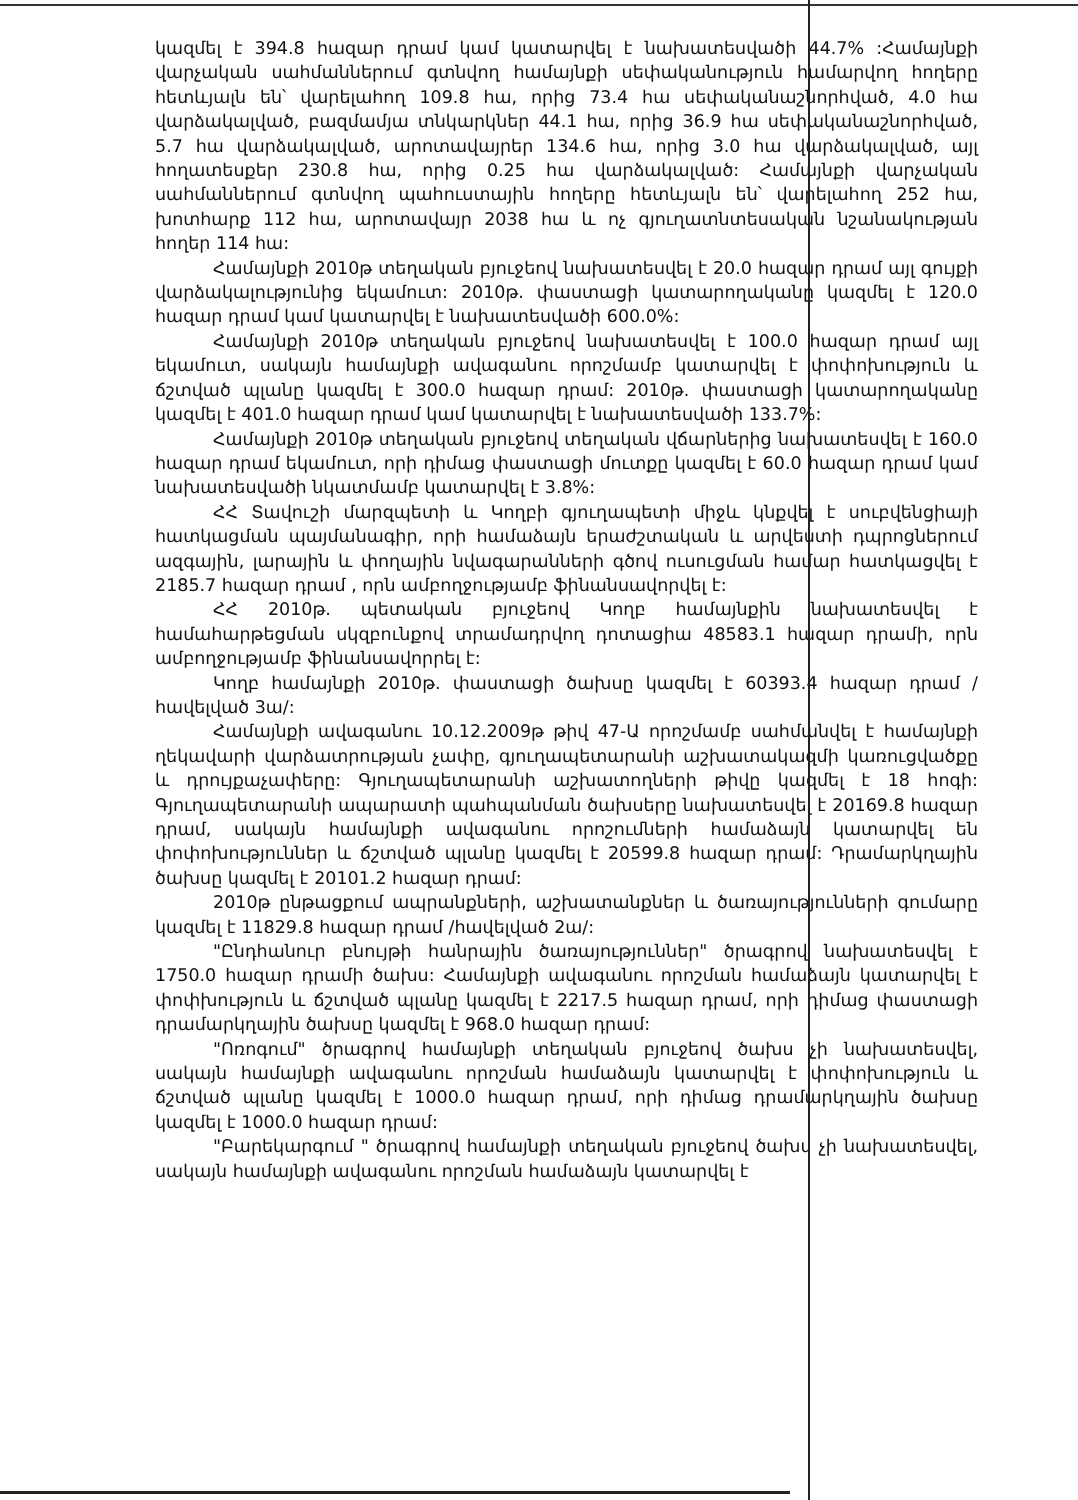կազմել է 394.8 հազար դրամ կամ կատարվել է նախատեսվածի 44.7% :Համայնքի վարչական սահմաններում գտնվող համայնքի սեփականություն համարվող հողերը հետևյալն են՝ վարելահող 109.8 հա, որից 73.4 հա սեփականաշնորհված, 4.0 հա վարձակալված, բազմամյա տնկարկներ 44.1 հա, որից 36.9 հա սեփականաշնորհված, 5.7 հա վարձակալված, արոտավայրեր 134.6 հա, որից 3.0 հա վարձակալված, այլ հողատեսքեր 230.8 հա, որից 0.25 հա վարձակալված: Համայնքի վարչական սահմաններում գտնվող պահուստային հողերը հետևյալն են՝ վարելահող 252 հա, խոտհարք 112 հա, արոտավայր 2038 հա և ոչ գյուղատնտեսական նշանակության հողեր 114 հա:
Համայնքի 2010թ տեղական բյուջեով նախատեսվել է 20.0 հազար դրամ այլ գույքի վարձակալությունից եկամուտ: 2010թ. փաստացի կատարողականը կազմել է 120.0 հազար դրամ կամ կատարվել է նախատեսվածի 600.0%:
Համայնքի 2010թ տեղական բյուջեով նախատեսվել է 100.0 հազար դրամ այլ եկամուտ, սակայն համայնքի ավագանու որոշմամբ կատարվել է փոփոխություն և ճշտված պլանը կազմել է 300.0 հազար դրամ: 2010թ. փաստացի կատարողականը կազմել է 401.0 հազար դրամ կամ կատարվել է նախատեսվածի 133.7%:
Համայնքի 2010թ տեղական բյուջեով տեղական վճարներից նախատեսվել է 160.0 հազար դրամ եկամուտ, որի դիմաց փաստացի մուտքը կազմել է 60.0 հազար դրամ կամ նախատեսվածի նկատմամբ կատարվել է 3.8%:
ՀՀ Տավուշի մարզպետի և Կողբի գյուղապետի միջև կնքվել է սուբվենցիայի հատկացման պայմանագիր, որի համաձայն երաժշտական և արվեստի դպրոցներում ազգային, լարային և փողային նվագարանների գծով ուսուցման համար հատկացվել է 2185.7 հազար դրամ , որն ամբողջությամբ ֆինանսավորվել է:
ՀՀ 2010թ. պետական բյուջեով Կողբ համայնքին նախատեսվել է համահարթեցման սկզբունքով տրամադրվող դոտացիա 48583.1 հազար դրամի, որն ամբողջությամբ ֆինանսավորրել է:
Կողբ համայնքի 2010թ. փաստացի ծախսը կազմել է 60393.4 հազար դրամ /հավելված 3ա/:
Համայնքի ավագանու 10.12.2009թ թիվ 47-Ա որոշմամբ սահմանվել է համայնքի ղեկավարի վարձատրության չափը, գյուղապետարանի աշխատակազմի կառուցվածքը և դրույքաչափերը: Գյուղապետարանի աշխատողների թիվը կազմել է 18 հոգի: Գյուղապետարանի ապարատի պահպանման ծախսերը նախատեսվել է 20169.8 հազար դրամ, սակայն համայնքի ավագանու որոշումների համաձայն կատարվել են փոփոխություններ և ճշտված պլանը կազմել է 20599.8 հազար դրամ: Դրամարկղային ծախսը կազմել է 20101.2 հազար դրամ:
2010թ ընթացքում ապրանքների, աշխատանքներ և ծառայությունների գումարը կազմել է 11829.8 հազար դրամ /հավելված 2ա/:
"Ընդհանուր բնույթի հանրային ծառայություններ" ծրագրով նախատեսվել է 1750.0 հազար դրամի ծախս: Համայնքի ավագանու որոշման համաձայն կատարվել է փոփխություն և ճշտված պլանը կազմել է 2217.5 հազար դրամ, որի դիմաց փաստացի դրամարկղային ծախսը կազմել է 968.0 հազար դրամ:
"Ոռոգում" ծրագրով համայնքի տեղական բյուջեով ծախս չի նախատեսվել, սակայն համայնքի ավագանու որոշման համաձայն կատարվել է փոփոխություն և ճշտված պլանը կազմել է 1000.0 հազար դրամ, որի դիմաց դրամարկղային ծախսը կազմել է 1000.0 հազար դրամ:
"Բարեկարգում " ծրագրով համայնքի տեղական բյուջեով ծախս չի նախատեսվել, սակայն համայնքի ավագանու որոշման համաձայն կատարվել է